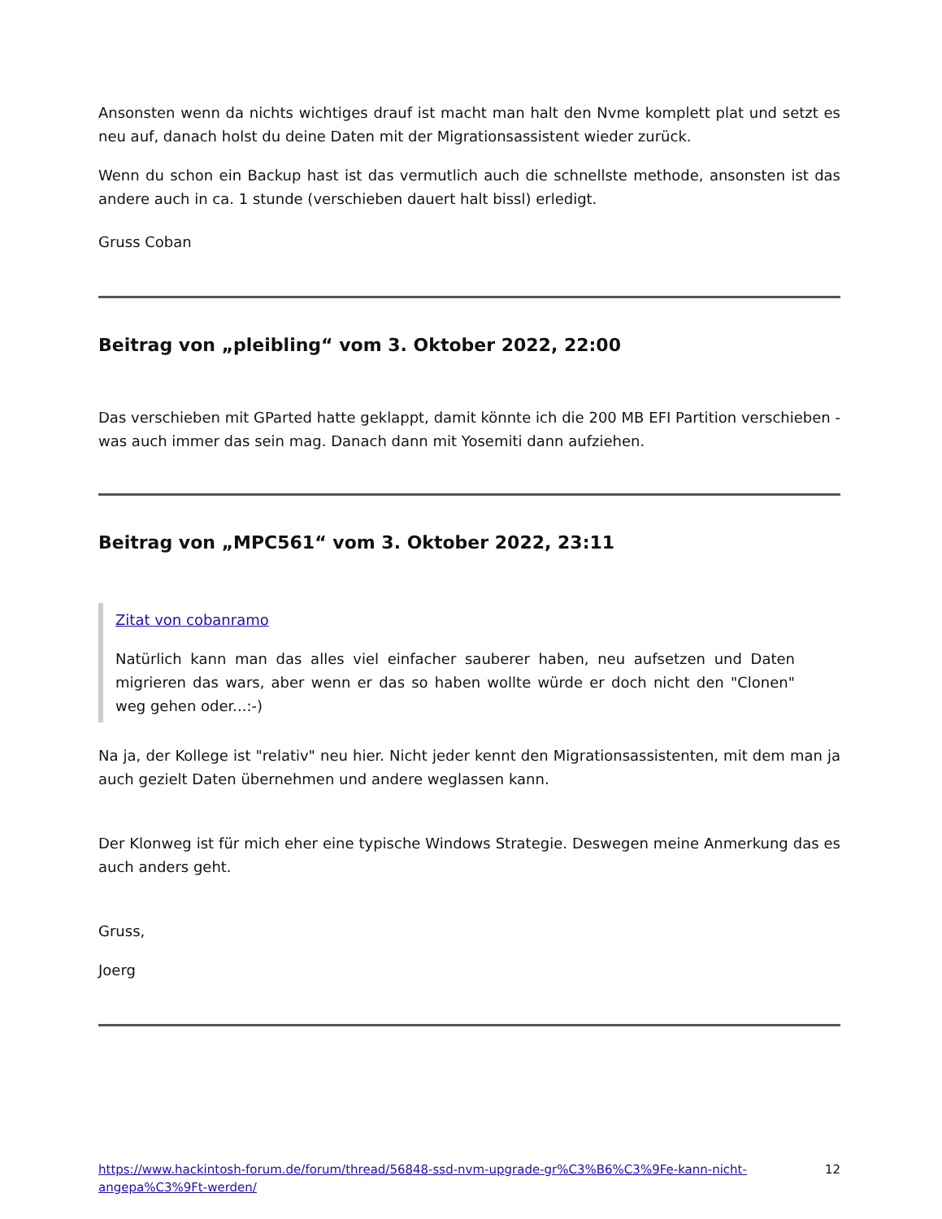Ansonsten wenn da nichts wichtiges drauf ist macht man halt den Nvme komplett plat und setzt es neu auf, danach holst du deine Daten mit der Migrationsassistent wieder zurück.
Wenn du schon ein Backup hast ist das vermutlich auch die schnellste methode, ansonsten ist das andere auch in ca. 1 stunde (verschieben dauert halt bissl) erledigt.
Gruss Coban
Beitrag von „pleibling“ vom 3. Oktober 2022, 22:00
Das verschieben mit GParted hatte geklappt, damit könnte ich die 200 MB EFI Partition verschieben - was auch immer das sein mag. Danach dann mit Yosemiti dann aufziehen.
Beitrag von „MPC561“ vom 3. Oktober 2022, 23:11
Zitat von cobanramo
Natürlich kann man das alles viel einfacher sauberer haben, neu aufsetzen und Daten migrieren das wars, aber wenn er das so haben wollte würde er doch nicht den "Clonen" weg gehen oder...:-)
Na ja, der Kollege ist "relativ" neu hier. Nicht jeder kennt den Migrationsassistenten, mit dem man ja auch gezielt Daten übernehmen und andere weglassen kann.
Der Klonweg ist für mich eher eine typische Windows Strategie. Deswegen meine Anmerkung das es auch anders geht.
Gruss,
Joerg
https://www.hackintosh-forum.de/forum/thread/56848-ssd-nvm-upgrade-gr%C3%B6%C3%9Fe-kann-nicht-angepa%C3%9Ft-werden/ 12